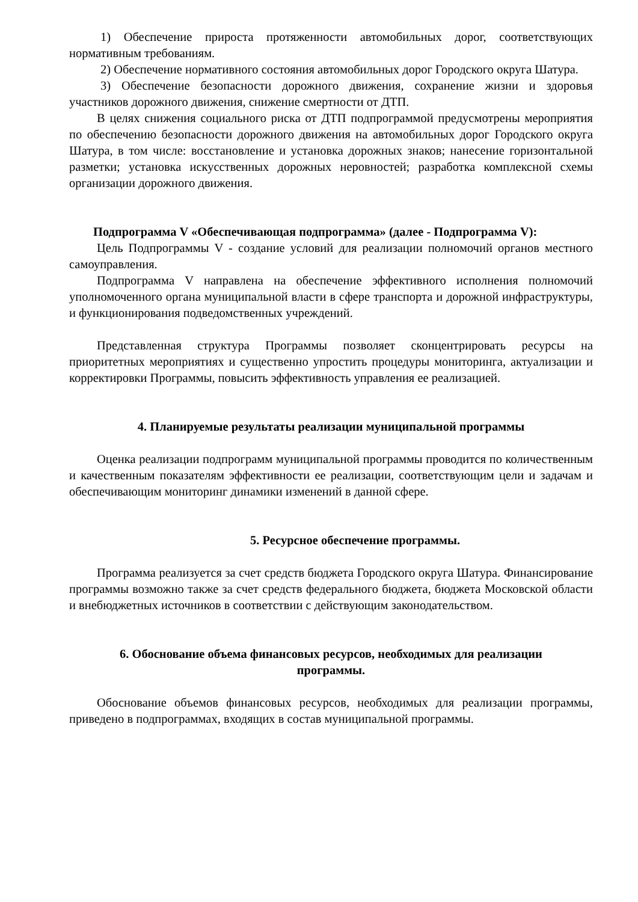1) Обеспечение прироста протяженности автомобильных дорог, соответствующих нормативным требованиям.
2) Обеспечение нормативного состояния автомобильных дорог Городского округа Шатура.
3) Обеспечение безопасности дорожного движения, сохранение жизни и здоровья участников дорожного движения, снижение смертности от ДТП.
В целях снижения социального риска от ДТП подпрограммой предусмотрены мероприятия по обеспечению безопасности дорожного движения на автомобильных дорог Городского округа Шатура, в том числе: восстановление и установка дорожных знаков; нанесение горизонтальной разметки; установка искусственных дорожных неровностей; разработка комплексной схемы организации дорожного движения.
Подпрограмма V «Обеспечивающая подпрограмма» (далее - Подпрограмма V):
Цель Подпрограммы V - создание условий для реализации полномочий органов местного самоуправления.
Подпрограмма V направлена на обеспечение эффективного исполнения полномочий уполномоченного органа муниципальной власти в сфере транспорта и дорожной инфраструктуры, и функционирования подведомственных учреждений.
Представленная структура Программы позволяет сконцентрировать ресурсы на приоритетных мероприятиях и существенно упростить процедуры мониторинга, актуализации и корректировки Программы, повысить эффективность управления ее реализацией.
4. Планируемые результаты реализации муниципальной программы
Оценка реализации подпрограмм муниципальной программы проводится по количественным и качественным показателям эффективности ее реализации, соответствующим цели и задачам и обеспечивающим мониторинг динамики изменений в данной сфере.
5. Ресурсное обеспечение программы.
Программа реализуется за счет средств бюджета Городского округа Шатура. Финансирование программы возможно также за счет средств федерального бюджета, бюджета Московской области и внебюджетных источников в соответствии с действующим законодательством.
6. Обоснование объема финансовых ресурсов, необходимых для реализации
программы.
Обоснование объемов финансовых ресурсов, необходимых для реализации программы, приведено в подпрограммах, входящих в состав муниципальной программы.